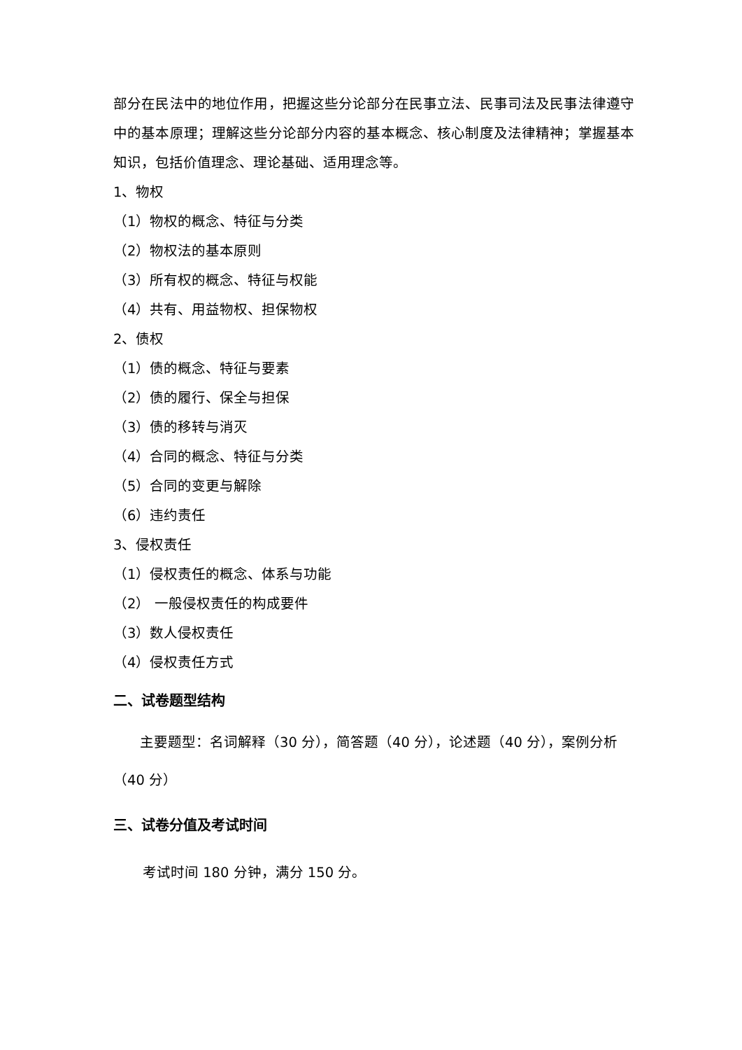部分在民法中的地位作用，把握这些分论部分在民事立法、民事司法及民事法律遵守中的基本原理；理解这些分论部分内容的基本概念、核心制度及法律精神；掌握基本知识，包括价值理念、理论基础、适用理念等。
1、物权
（1）物权的概念、特征与分类
（2）物权法的基本原则
（3）所有权的概念、特征与权能
（4）共有、用益物权、担保物权
2、债权
（1）债的概念、特征与要素
（2）债的履行、保全与担保
（3）债的移转与消灭
（4）合同的概念、特征与分类
（5）合同的变更与解除
（6）违约责任
3、侵权责任
（1）侵权责任的概念、体系与功能
（2） 一般侵权责任的构成要件
（3）数人侵权责任
（4）侵权责任方式
二、试卷题型结构
主要题型：名词解释（30 分），简答题（40 分），论述题（40 分），案例分析（40 分）
三、试卷分值及考试时间
考试时间 180 分钟，满分 150 分。